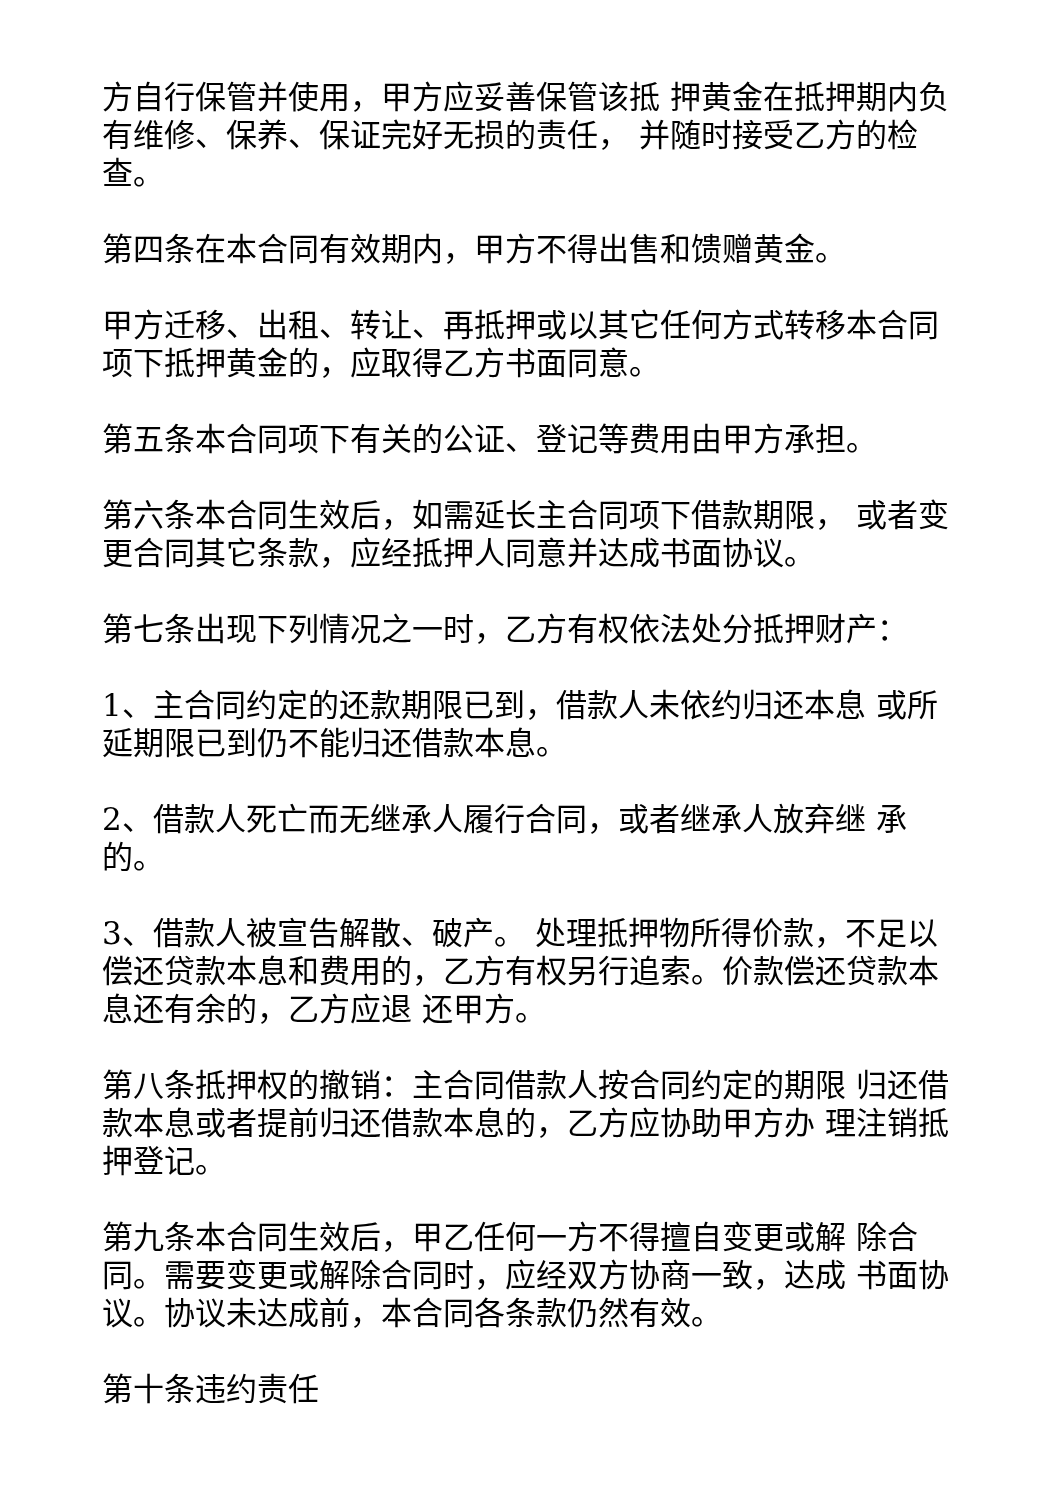方自行保管并使用，甲方应妥善保管该抵 押黄金在抵押期内负有维修、保养、保证完好无损的责任， 并随时接受乙方的检查。
第四条在本合同有效期内，甲方不得出售和馈赠黄金。
甲方迁移、出租、转让、再抵押或以其它任何方式转移本合同项下抵押黄金的，应取得乙方书面同意。
第五条本合同项下有关的公证、登记等费用由甲方承担。
第六条本合同生效后，如需延长主合同项下借款期限， 或者变更合同其它条款，应经抵押人同意并达成书面协议。
第七条出现下列情况之一时，乙方有权依法处分抵押财产：
1、主合同约定的还款期限已到，借款人未依约归还本息 或所延期限已到仍不能归还借款本息。
2、借款人死亡而无继承人履行合同，或者继承人放弃继 承的。
3、借款人被宣告解散、破产。 处理抵押物所得价款，不足以偿还贷款本息和费用的，乙方有权另行追索。价款偿还贷款本息还有余的，乙方应退 还甲方。
第八条抵押权的撤销：主合同借款人按合同约定的期限 归还借款本息或者提前归还借款本息的，乙方应协助甲方办 理注销抵押登记。
第九条本合同生效后，甲乙任何一方不得擅自变更或解 除合同。需要变更或解除合同时，应经双方协商一致，达成 书面协议。协议未达成前，本合同各条款仍然有效。
第十条违约责任